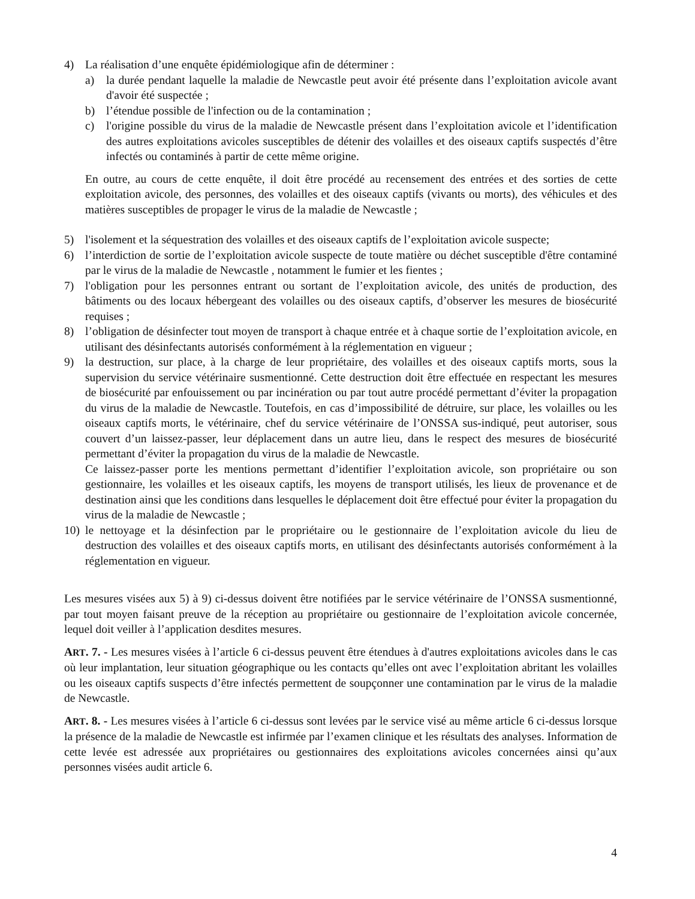4) La réalisation d’une enquête épidémiologique afin de déterminer :
a) la durée pendant laquelle la maladie de Newcastle peut avoir été présente dans l’exploitation avicole avant d'avoir été suspectée ;
b) l’étendue possible de l'infection ou de la contamination ;
c) l'origine possible du virus de la maladie de Newcastle présent dans l’exploitation avicole et l’identification des autres exploitations avicoles susceptibles de détenir des volailles et des oiseaux captifs suspectés d’être infectés ou contaminés à partir de cette même origine.
En outre, au cours de cette enquête, il doit être procédé au recensement des entrées et des sorties de cette exploitation avicole, des personnes, des volailles et des oiseaux captifs (vivants ou morts), des véhicules et des matières susceptibles de propager le virus de la maladie de Newcastle ;
5) l'isolement et la séquestration des volailles et des oiseaux captifs de l’exploitation avicole suspecte;
6) l’interdiction de sortie de l’exploitation avicole suspecte de toute matière ou déchet susceptible d'être contaminé par le virus de la maladie de Newcastle , notamment le fumier et les fientes ;
7) l'obligation pour les personnes entrant ou sortant de l’exploitation avicole, des unités de production, des bâtiments ou des locaux hébergeant des volailles ou des oiseaux captifs, d’observer les mesures de biosécurité requises ;
8) l’obligation de désinfecter tout moyen de transport à chaque entrée et à chaque sortie de l’exploitation avicole, en utilisant des désinfectants autorisés conformément à la réglementation en vigueur ;
9) la destruction, sur place, à la charge de leur propriétaire, des volailles et des oiseaux captifs morts, sous la supervision du service vétérinaire susmentionné. Cette destruction doit être effectuée en respectant les mesures de biosécurité par enfouissement ou par incinération ou par tout autre procédé permettant d’éviter la propagation du virus de la maladie de Newcastle. Toutefois, en cas d’impossibilité de détruire, sur place, les volailles ou les oiseaux captifs morts, le vétérinaire, chef du service vétérinaire de l’ONSSA sus-indiqué, peut autoriser, sous couvert d’un laissez-passer, leur déplacement dans un autre lieu, dans le respect des mesures de biosécurité permettant d’éviter la propagation du virus de la maladie de Newcastle.
Ce laissez-passer porte les mentions permettant d’identifier l’exploitation avicole, son propriétaire ou son gestionnaire, les volailles et les oiseaux captifs, les moyens de transport utilisés, les lieux de provenance et de destination ainsi que les conditions dans lesquelles le déplacement doit être effectué pour éviter la propagation du virus de la maladie de Newcastle ;
10)
le nettoyage et la désinfection par le propriétaire ou le gestionnaire de l’exploitation avicole du lieu de destruction des volailles et des oiseaux captifs morts, en utilisant des désinfectants autorisés conformément à la réglementation en vigueur.
Les mesures visées aux 5) à 9) ci-dessus doivent être notifiées par le service vétérinaire de l’ONSSA susmentionné, par tout moyen faisant preuve de la réception au propriétaire ou gestionnaire de l’exploitation avicole concernée, lequel doit veiller à l’application desdites mesures.
ART. 7. - Les mesures visées à l’article 6 ci-dessus peuvent être étendues à d'autres exploitations avicoles dans le cas où leur implantation, leur situation géographique ou les contacts qu’elles ont avec l’exploitation abritant les volailles ou les oiseaux captifs suspects d’être infectés permettent de soupçonner une contamination par le virus de la maladie de Newcastle.
ART. 8. - Les mesures visées à l’article 6 ci-dessus sont levées par le service visé au même article 6 ci-dessus lorsque la présence de la maladie de Newcastle est infirmée par l’examen clinique et les résultats des analyses. Information de cette levée est adressée aux propriétaires ou gestionnaires des exploitations avicoles concernées ainsi qu’aux personnes visées audit article 6.
4